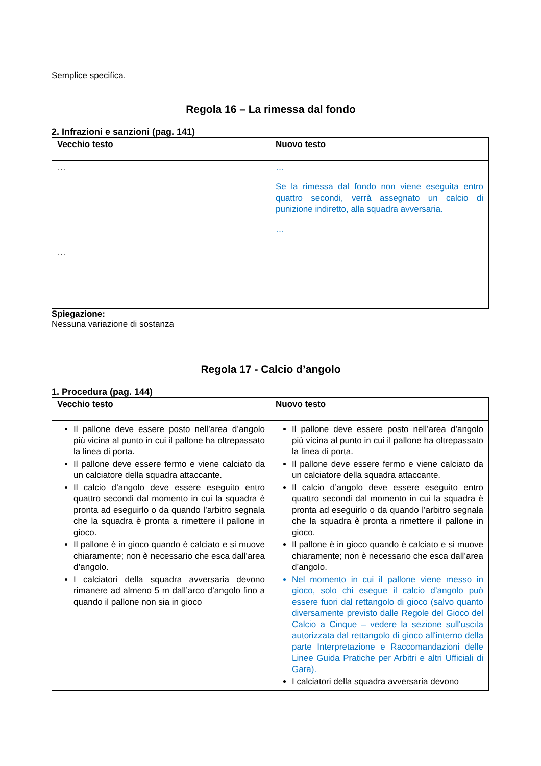Semplice specifica.
Regola 16 – La rimessa dal fondo
2. Infrazioni e sanzioni (pag. 141)
| Vecchio testo | Nuovo testo |
| --- | --- |
| … … | … Se la rimessa dal fondo non viene eseguita entro quattro secondi, verrà assegnato un calcio di punizione indiretto, alla squadra avversaria. … |
Spiegazione:
Nessuna variazione di sostanza
Regola 17 - Calcio d’angolo
1. Procedura (pag. 144)
| Vecchio testo | Nuovo testo |
| --- | --- |
| Il pallone deve essere posto nell’area d’angolo più vicina al punto in cui il pallone ha oltrepassato la linea di porta. Il pallone deve essere fermo e viene calciato da un calciatore della squadra attaccante. Il calcio d’angolo deve essere eseguito entro quattro secondi dal momento in cui la squadra è pronta ad eseguirlo o da quando l’arbitro segnala che la squadra è pronta a rimettere il pallone in gioco. Il pallone è in gioco quando è calciato e si muove chiaramente; non è necessario che esca dall’area d’angolo. I calciatori della squadra avversaria devono rimanere ad almeno 5 m dall’arco d’angolo fino a quando il pallone non sia in gioco | Il pallone deve essere posto nell’area d’angolo più vicina al punto in cui il pallone ha oltrepassato la linea di porta. Il pallone deve essere fermo e viene calciato da un calciatore della squadra attaccante. Il calcio d’angolo deve essere eseguito entro quattro secondi dal momento in cui la squadra è pronta ad eseguirlo o da quando l’arbitro segnala che la squadra è pronta a rimettere il pallone in gioco. Il pallone è in gioco quando è calciato e si muove chiaramente; non è necessario che esca dall’area d’angolo. Nel momento in cui il pallone viene messo in gioco, solo chi esegue il calcio d’angolo può essere fuori dal rettangolo di gioco (salvo quanto diversamente previsto dalle Regole del Gioco del Calcio a Cinque – vedere la sezione sull'uscita autorizzata dal rettangolo di gioco all'interno della parte Interpretazione e Raccomandazioni delle Linee Guida Pratiche per Arbitri e altri Ufficiali di Gara). I calciatori della squadra avversaria devono |